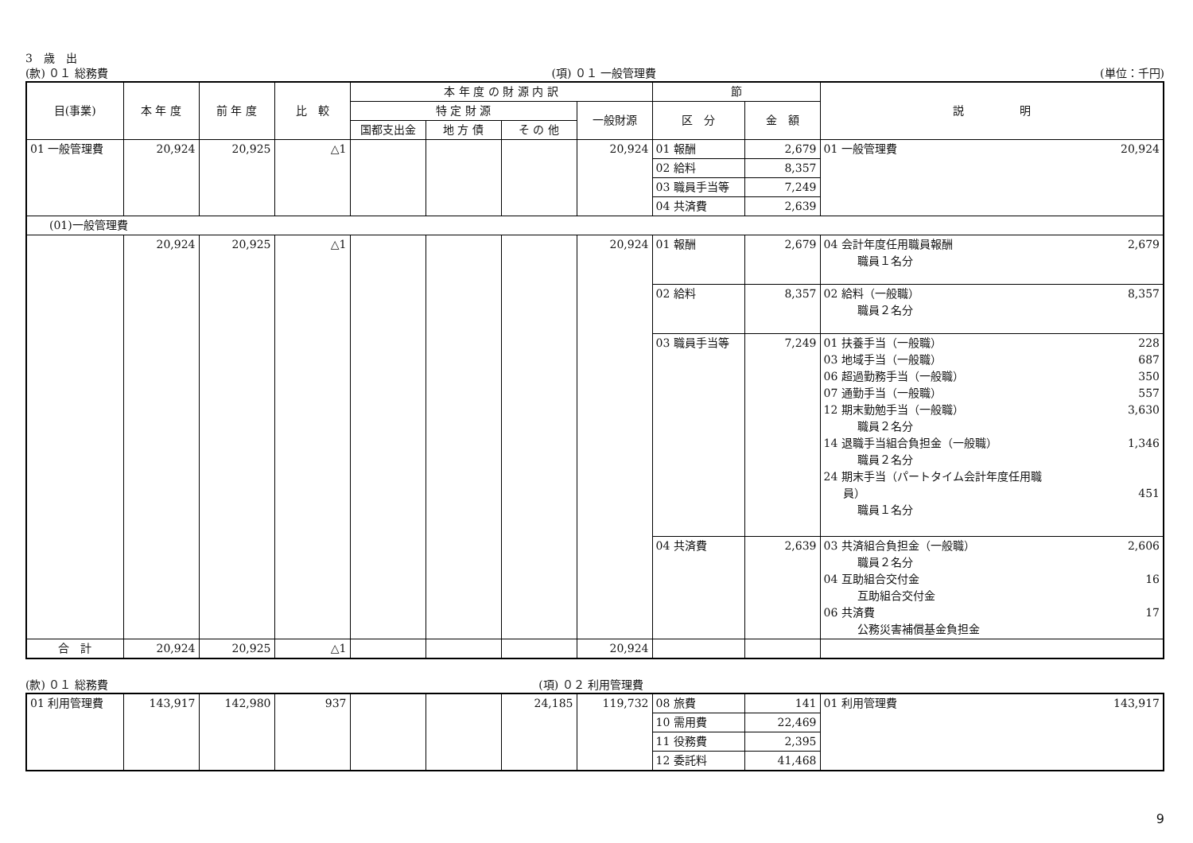3　歳　出
(款) ０１ 総務費 (項) ０１ 一般管理費 (単位：千円)
| 目(事業) | 本 年 度 | 前 年 度 | 比 較 | 本 年 度 の 財 源 内 訳 | | | | 節 | | 説 明 |
| --- | --- | --- | --- | --- | --- | --- | --- | --- | --- | --- |
| | | | | 特 定 財 源 | | | 一般財源 | 区 分 | 金 額 | |
| | | | | 国都支出金 | 地 方 債 | そ の 他 | | | | |
| 01 一般管理費 | 20,924 | 20,925 | △1 | | | | 20,924 | 01 報酬 | 2,679 | 01 一般管理費 20,924 |
| | | | | | | | | 02 給料 | 8,357 | |
| | | | | | | | | 03 職員手当等 | 7,249 | |
| | | | | | | | | 04 共済費 | 2,639 | |
| (01)一般管理費 | | | | | | | | | | |
| | 20,924 | 20,925 | △1 | | | | 20,924 | 01 報酬 | 2,679 | 04 会計年度任用職員報酬 2,679 職員１名分 |
| | | | | | | | | 02 給料 | 8,357 | 02 給料（一般職） 8,357 職員２名分 |
| | | | | | | | | 03 職員手当等 | 7,249 | 01 扶養手当（一般職） 228 03 地域手当（一般職） 687 06 超過勤務手当（一般職） 350 07 通勤手当（一般職） 557 12 期末勤勉手当（一般職） 3,630 職員２名分 14 退職手当組合負担金（一般職） 1,346 職員２名分 24 期末手当（パートタイム会計年度任用職 員） 451 職員１名分 |
| | | | | | | | | 04 共済費 | 2,639 | 03 共済組合負担金（一般職） 2,606 職員２名分 04 互助組合交付金 16 互助組合交付金 06 共済費 17 公務災害補償基金負担金 |
| 合 計 | 20,924 | 20,925 | △1 | | | | 20,924 | | | |
(款) ０１ 総務費 (項) ０２ 利用管理費
| 01 利用管理費 | 143,917 | 142,980 | 937 | | | 24,185 | 119,732 | 08 旅費 | 141 | 01 利用管理費 143,917 |
| | | | | | | | | 10 需用費 | 22,469 | |
| | | | | | | | | 11 役務費 | 2,395 | |
| | | | | | | | | 12 委託料 | 41,468 | |
9